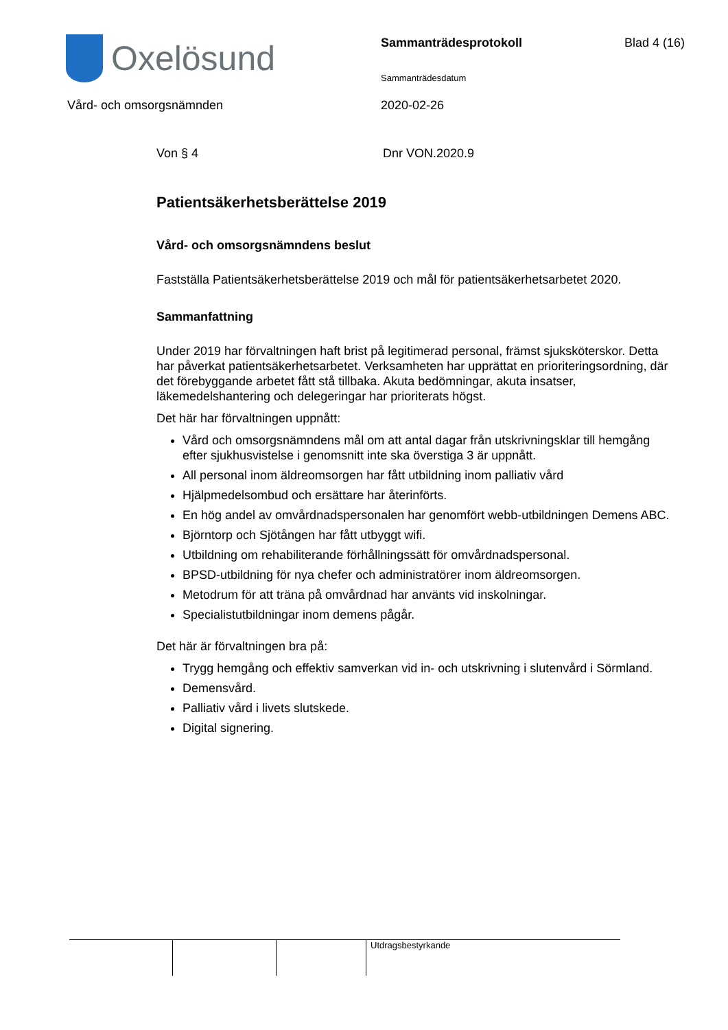Oxelösund Sammanträdesprotokoll Blad 4 (16)
Sammanträdesdatum
Vård- och omsorgsnämnden 2020-02-26
Von § 4 Dnr VON.2020.9
Patientsäkerhetsberättelse 2019
Vård- och omsorgsnämndens beslut
Fastställa Patientsäkerhetsberättelse 2019 och mål för patientsäkerhetsarbetet 2020.
Sammanfattning
Under 2019 har förvaltningen haft brist på legitimerad personal, främst sjuksköterskor. Detta har påverkat patientsäkerhetsarbetet. Verksamheten har upprättat en prioriteringsordning, där det förebyggande arbetet fått stå tillbaka. Akuta bedömningar, akuta insatser, läkemedelshantering och delegeringar har prioriterats högst.
Det här har förvaltningen uppnått:
Vård och omsorgsnämndens mål om att antal dagar från utskrivningsklar till hemgång efter sjukhusvistelse i genomsnitt inte ska överstiga 3 är uppnått.
All personal inom äldreomsorgen har fått utbildning inom palliativ vård
Hjälpmedelsombud och ersättare har återinförts.
En hög andel av omvårdnadspersonalen har genomfört webb-utbildningen Demens ABC.
Björntorp och Sjötången har fått utbyggt wifi.
Utbildning om rehabiliterande förhållningssätt för omvårdnadspersonal.
BPSD-utbildning för nya chefer och administratörer inom äldreomsorgen.
Metodrum för att träna på omvårdnad har använts vid inskolningar.
Specialistutbildningar inom demens pågår.
Det här är förvaltningen bra på:
Trygg hemgång och effektiv samverkan vid in- och utskrivning i slutenvård i Sörmland.
Demensvård.
Palliativ vård i livets slutskede.
Digital signering.
Utdragsbestyrkande